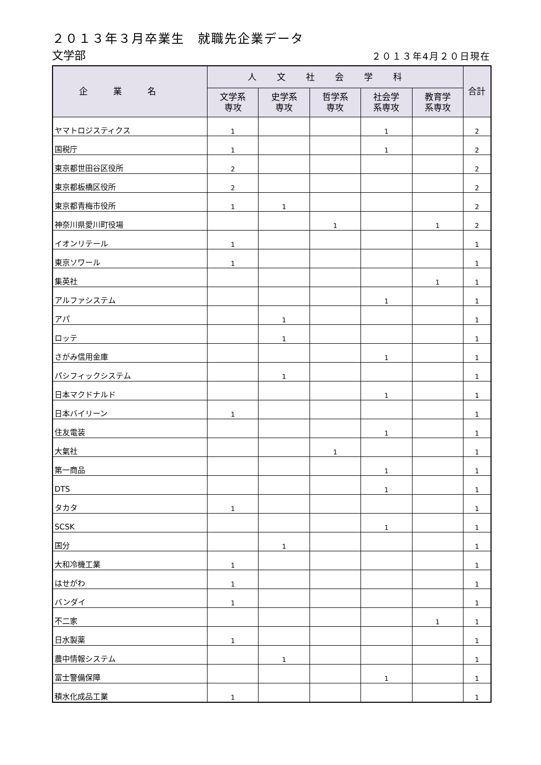２０１３年３月卒業生　就職先企業データ
文学部
２０１３年4月２０日現在
| 企業名 | 人文社会学科 | | | | | 合計 |
| --- | --- | --- | --- | --- | --- | --- |
| | 文学系 専攻 | 史学系 専攻 | 哲学系 専攻 | 社会学 系専攻 | 教育学 系専攻 | |
| ヤマトロジスティクス | 1 | | | 1 | | 2 |
| 国税庁 | 1 | | | 1 | | 2 |
| 東京都世田谷区役所 | 2 | | | | | 2 |
| 東京都板橋区役所 | 2 | | | | | 2 |
| 東京都青梅市役所 | 1 | 1 | | | | 2 |
| 神奈川県愛川町役場 | | | 1 | | 1 | 2 |
| イオンリテール | 1 | | | | | 1 |
| 東京ソワール | 1 | | | | | 1 |
| 集英社 | | | | | 1 | 1 |
| アルファシステム | | | | 1 | | 1 |
| アパ | | 1 | | | | 1 |
| ロッテ | | 1 | | | | 1 |
| さがみ信用金庫 | | | | 1 | | 1 |
| パシフィックシステム | | 1 | | | | 1 |
| 日本マクドナルド | | | | 1 | | 1 |
| 日本バイリーン | 1 | | | | | 1 |
| 住友電装 | | | | 1 | | 1 |
| 大氣社 | | | 1 | | | 1 |
| 第一商品 | | | | 1 | | 1 |
| DTS | | | | 1 | | 1 |
| タカタ | 1 | | | | | 1 |
| SCSK | | | | 1 | | 1 |
| 国分 | | 1 | | | | 1 |
| 大和冷機工業 | 1 | | | | | 1 |
| はせがわ | 1 | | | | | 1 |
| バンダイ | 1 | | | | | 1 |
| 不二家 | | | | | 1 | 1 |
| 日水製薬 | 1 | | | | | 1 |
| 農中情報システム | | 1 | | | | 1 |
| 富士警備保障 | | | | 1 | | 1 |
| 積水化成品工業 | 1 | | | | | 1 |